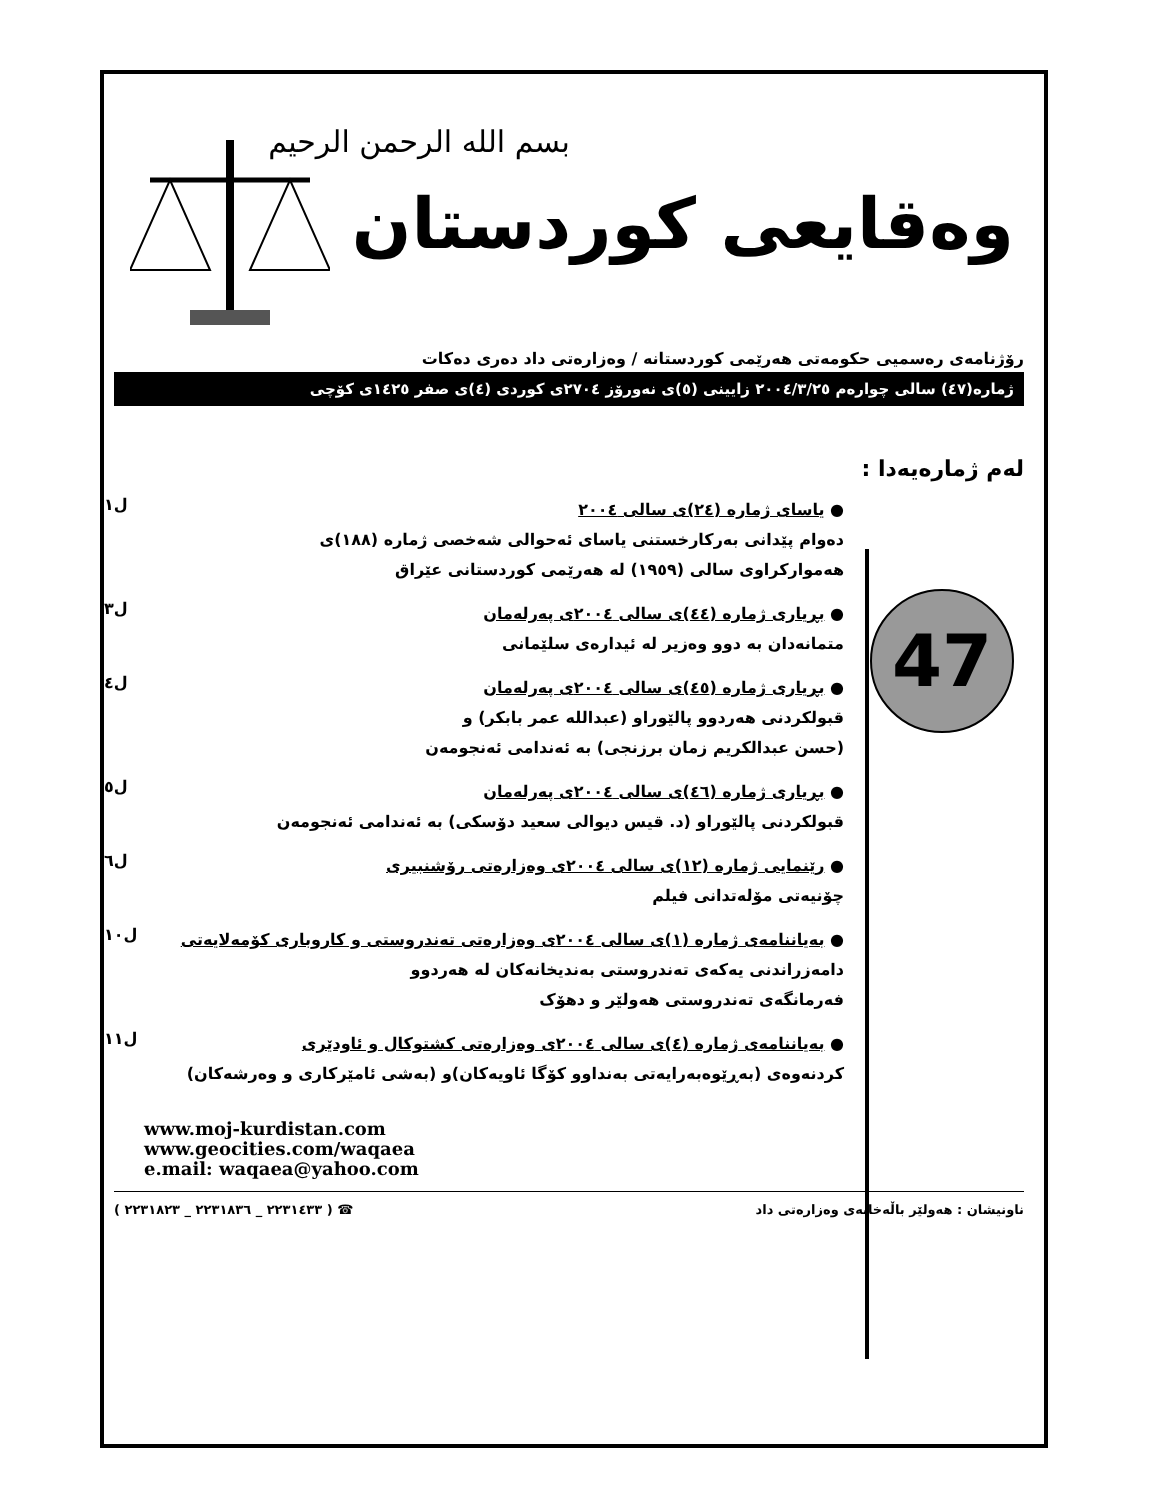بسم الله الرحمن الرحيم
وەقایعی کوردستان
رۆژنامەی رەسمیی حکومەتی هەرێمی کوردستانە / وەزارەتی داد دەری دەکات
ژمارە(٤٧) سالی چوارەم ٢٠٠٤/٣/٢٥ زایینی (٥)ی نەورۆز ٢٧٠٤ی کوردی (٤)ی صفر ١٤٢٥ی کۆچی
لەم ژمارەیەدا :
● یاسای ژمارە (٢٤)ی سالی ٢٠٠٤
دەوام پێدانی بەرکارخستنی یاسای ئەحوالی شەخصی ژمارە (١٨٨)ی
هەموارکراوی سالی (١٩٥٩) لە هەرێمی کوردستانی عێراق
ل١
● بڕیاری ژمارە (٤٤)ی سالی ٢٠٠٤ی پەرلەمان
متمانەدان بە دوو وەزیر لە ئیدارەی سلێمانی
ل٣
● بڕیاری ژمارە (٤٥)ی سالی ٢٠٠٤ی پەرلەمان
قبولکردنی هەردوو پالێوراو (عبدالله عمر بابکر) و
(حسن عبدالکریم زمان برزنجی) بە ئەندامی ئەنجومەن
ل٤
● بڕیاری ژمارە (٤٦)ی سالی ٢٠٠٤ی پەرلەمان
قبولکردنی پالێوراو (د. قیس دیوالی سعید دۆسکی) بە ئەندامی ئەنجومەن
ل٥
● رێنمایی ژمارە (١٢)ی سالی ٢٠٠٤ی وەزارەتی رۆشنبیری
چۆنیەتی مۆلەتدانی فیلم
ل٦
● بەیاننامەی ژمارە (١)ی سالی ٢٠٠٤ی وەزارەتی تەندروستی و کاروباری کۆمەلایەتی
دامەزراندنی یەکەی تەندروستی بەندیخانەکان لە هەردوو
فەرمانگەی تەندروستی هەولێر و دهۆک
ل١٠
● بەیاننامەی ژمارە (٤)ی سالی ٢٠٠٤ی وەزارەتی کشتوکال و ئاودێری
کردنەوەی (بەڕێوەبەرایەتی بەنداوو کۆگا ئاویەکان)و (بەشی ئامێرکاری و وەرشەکان)
ل١١
www.moj-kurdistan.com
www.geocities.com/waqaea
e.mail: waqaea@yahoo.com
ناونیشان : هەولێر باڵەخانەی وەزارەتی داد ☎ ( ٢٢٣١٤٣٣ _ ٢٢٣١٨٣٦ _ ٢٢٣١٨٢٣ )
47